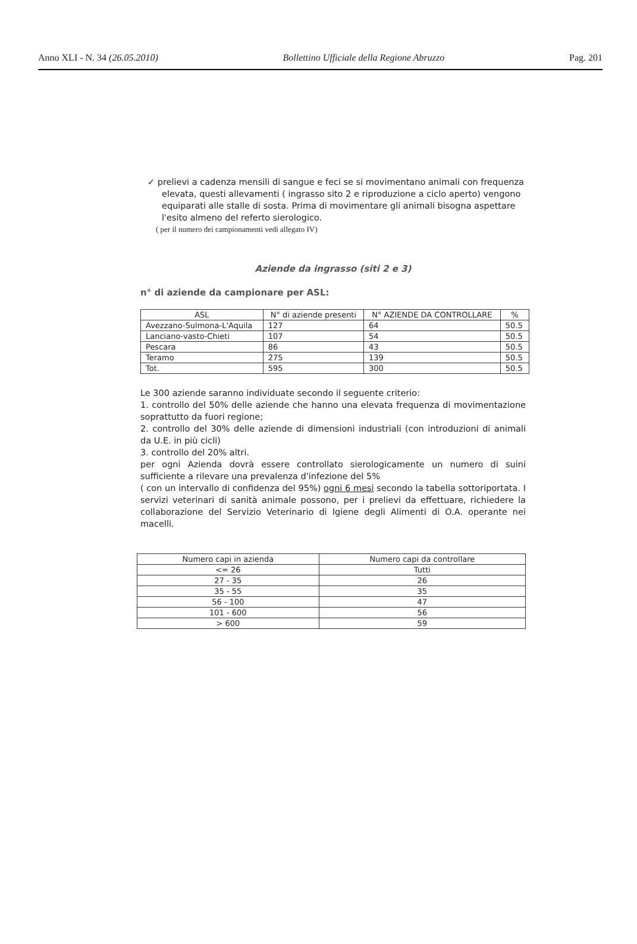Anno XLI - N. 34 (26.05.2010) Bollettino Ufficiale della Regione Abruzzo Pag. 201
✓ prelievi a cadenza mensili di sangue e feci se si movimentano animali con frequenza elevata, questi allevamenti ( ingrasso sito 2 e riproduzione a ciclo aperto) vengono equiparati alle stalle di sosta. Prima di movimentare gli animali bisogna aspettare l'esito almeno del referto sierologico.
( per il numero dei campionamenti vedi allegato IV)
Aziende da ingrasso (siti 2 e 3)
n° di aziende da campionare per ASL:
| ASL | N° di aziende presenti | N° AZIENDE DA CONTROLLARE | % |
| --- | --- | --- | --- |
| Avezzano-Sulmona-L'Aquila | 127 | 64 | 50.5 |
| Lanciano-vasto-Chieti | 107 | 54 | 50.5 |
| Pescara | 86 | 43 | 50.5 |
| Teramo | 275 | 139 | 50.5 |
| Tot. | 595 | 300 | 50.5 |
Le 300 aziende saranno individuate secondo il seguente criterio:
1. controllo del 50% delle aziende che hanno una elevata frequenza di movimentazione soprattutto da fuori regione;
2. controllo del 30% delle aziende di dimensioni industriali (con introduzioni di animali da U.E. in più cicli)
3. controllo del 20% altri.
per ogni Azienda dovrà essere controllato sierologicamente un numero di suini sufficiente a rilevare una prevalenza d'infezione del 5%
( con un intervallo di confidenza del 95%) ogni 6 mesi secondo la tabella sottoriportata. I servizi veterinari di sanità animale possono, per i prelievi da effettuare, richiedere la collaborazione del Servizio Veterinario di Igiene degli Alimenti di O.A. operante nei macelli.
| Numero capi in azienda | Numero capi da controllare |
| --- | --- |
| <= 26 | Tutti |
| 27 - 35 | 26 |
| 35 - 55 | 35 |
| 56 - 100 | 47 |
| 101 - 600 | 56 |
| > 600 | 59 |